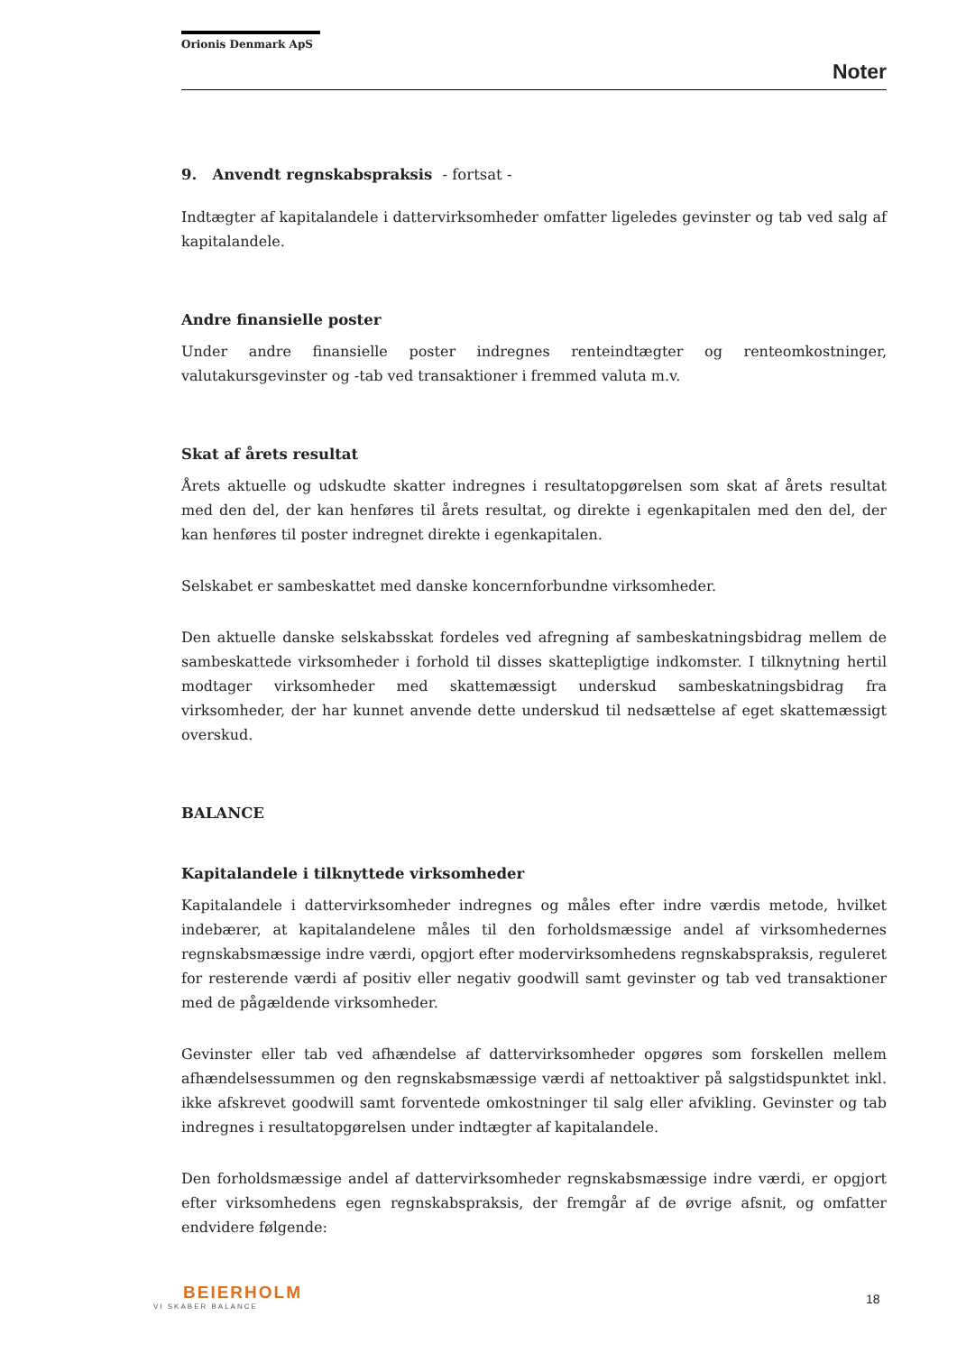Orionis Denmark ApS
Noter
9. Anvendt regnskabspraksis - fortsat -
Indtægter af kapitalandele i dattervirksomheder omfatter ligeledes gevinster og tab ved salg af kapitalandele.
Andre finansielle poster
Under andre finansielle poster indregnes renteindtægter og renteomkostninger, valutakursgevinster og -tab ved transaktioner i fremmed valuta m.v.
Skat af årets resultat
Årets aktuelle og udskudte skatter indregnes i resultatopgørelsen som skat af årets resultat med den del, der kan henføres til årets resultat, og direkte i egenkapitalen med den del, der kan henføres til poster indregnet direkte i egenkapitalen.
Selskabet er sambeskattet med danske koncernforbundne virksomheder.
Den aktuelle danske selskabsskat fordeles ved afregning af sambeskatningsbidrag mellem de sambeskattede virksomheder i forhold til disses skattepligtige indkomster. I tilknytning hertil modtager virksomheder med skattemæssigt underskud sambeskatningsbidrag fra virksomheder, der har kunnet anvende dette underskud til nedsættelse af eget skattemæssigt overskud.
BALANCE
Kapitalandele i tilknyttede virksomheder
Kapitalandele i dattervirksomheder indregnes og måles efter indre værdis metode, hvilket indebærer, at kapitalandelene måles til den forholdsmæssige andel af virksomhedernes regnskabsmæssige indre værdi, opgjort efter modervirksomhedens regnskabspraksis, reguleret for resterende værdi af positiv eller negativ goodwill samt gevinster og tab ved transaktioner med de pågældende virksomheder.
Gevinster eller tab ved afhændelse af dattervirksomheder opgøres som forskellen mellem afhændelsessummen og den regnskabsmæssige værdi af nettoaktiver på salgstidspunktet inkl. ikke afskrevet goodwill samt forventede omkostninger til salg eller afvikling. Gevinster og tab indregnes i resultatopgørelsen under indtægter af kapitalandele.
Den forholdsmæssige andel af dattervirksomheder regnskabsmæssige indre værdi, er opgjort efter virksomhedens egen regnskabspraksis, der fremgår af de øvrige afsnit, og omfatter endvidere følgende:
BEIERHOLM
VI SKABER BALANCE
18